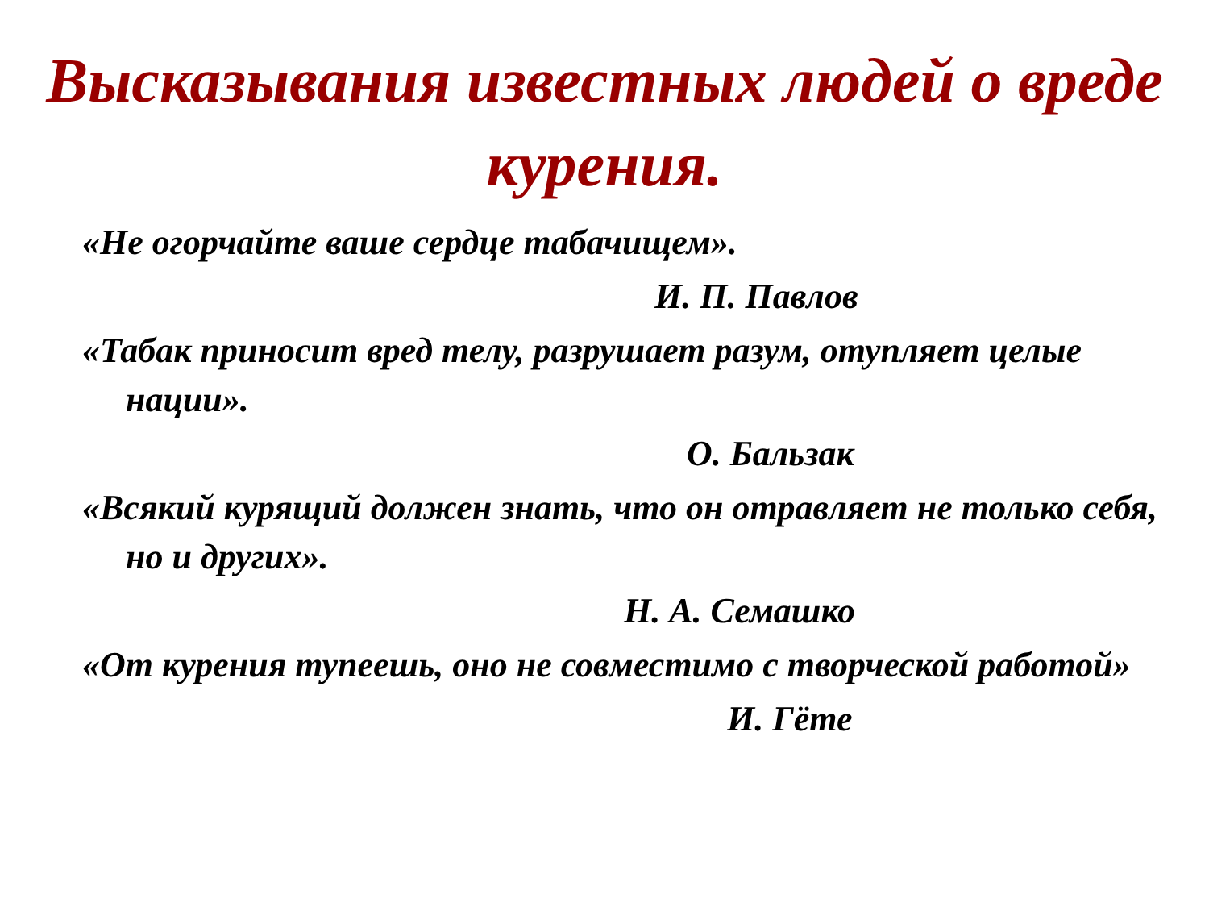Высказывания известных людей о вреде курения.
«Не огорчайте ваше сердце табачищем».
И. П. Павлов
«Табак приносит вред телу, разрушает разум, отупляет целые нации».
О. Бальзак
«Всякий курящий должен знать, что он отравляет не только себя, но и других».
Н. А. Семашко
«От курения тупеешь, оно не совместимо с творческой работой»
И. Гёте